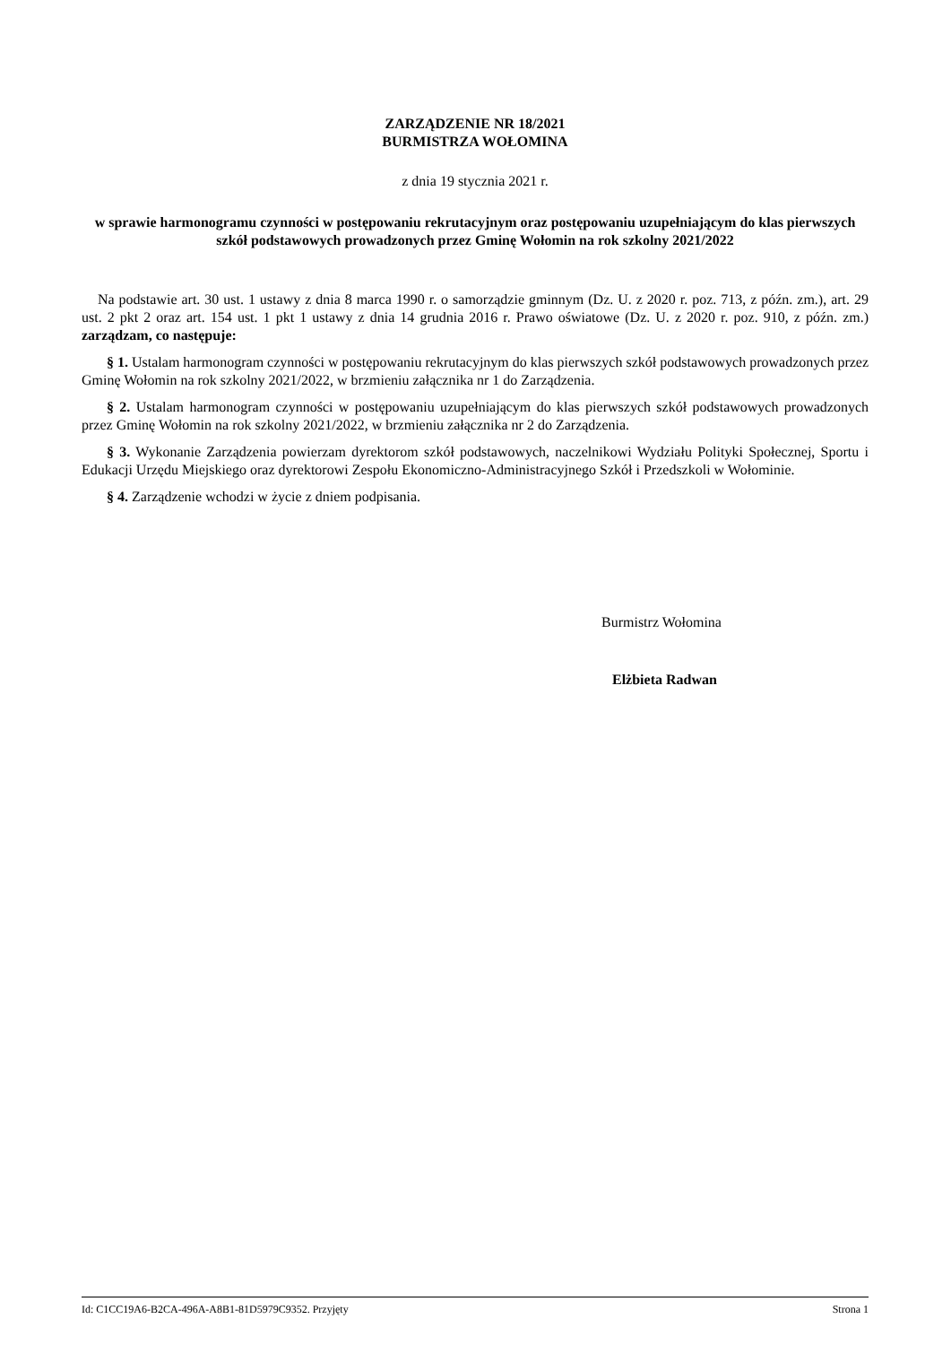ZARZĄDZENIE NR 18/2021
BURMISTRZA WOŁOMINA
z dnia 19 stycznia 2021 r.
w sprawie harmonogramu czynności w postępowaniu rekrutacyjnym oraz postępowaniu uzupełniającym do klas pierwszych szkół podstawowych prowadzonych przez Gminę Wołomin na rok szkolny 2021/2022
Na podstawie art. 30 ust. 1 ustawy z dnia 8 marca 1990 r. o samorządzie gminnym (Dz. U. z 2020 r. poz. 713, z późn. zm.), art. 29 ust. 2 pkt 2 oraz art. 154 ust. 1 pkt 1 ustawy z dnia 14 grudnia 2016 r. Prawo oświatowe (Dz. U. z 2020 r. poz. 910, z późn. zm.) zarządzam, co następuje:
§ 1. Ustalam harmonogram czynności w postępowaniu rekrutacyjnym do klas pierwszych szkół podstawowych prowadzonych przez Gminę Wołomin na rok szkolny 2021/2022, w brzmieniu załącznika nr 1 do Zarządzenia.
§ 2. Ustalam harmonogram czynności w postępowaniu uzupełniającym do klas pierwszych szkół podstawowych prowadzonych przez Gminę Wołomin na rok szkolny 2021/2022, w brzmieniu załącznika nr 2 do Zarządzenia.
§ 3. Wykonanie Zarządzenia powierzam dyrektorom szkół podstawowych, naczelnikowi Wydziału Polityki Społecznej, Sportu i Edukacji Urzędu Miejskiego oraz dyrektorowi Zespołu Ekonomiczno-Administracyjnego Szkół i Przedszkoli w Wołominie.
§ 4. Zarządzenie wchodzi w życie z dniem podpisania.
Burmistrz Wołomina
Elżbieta Radwan
Id: C1CC19A6-B2CA-496A-A8B1-81D5979C9352. Przyjęty Strona 1